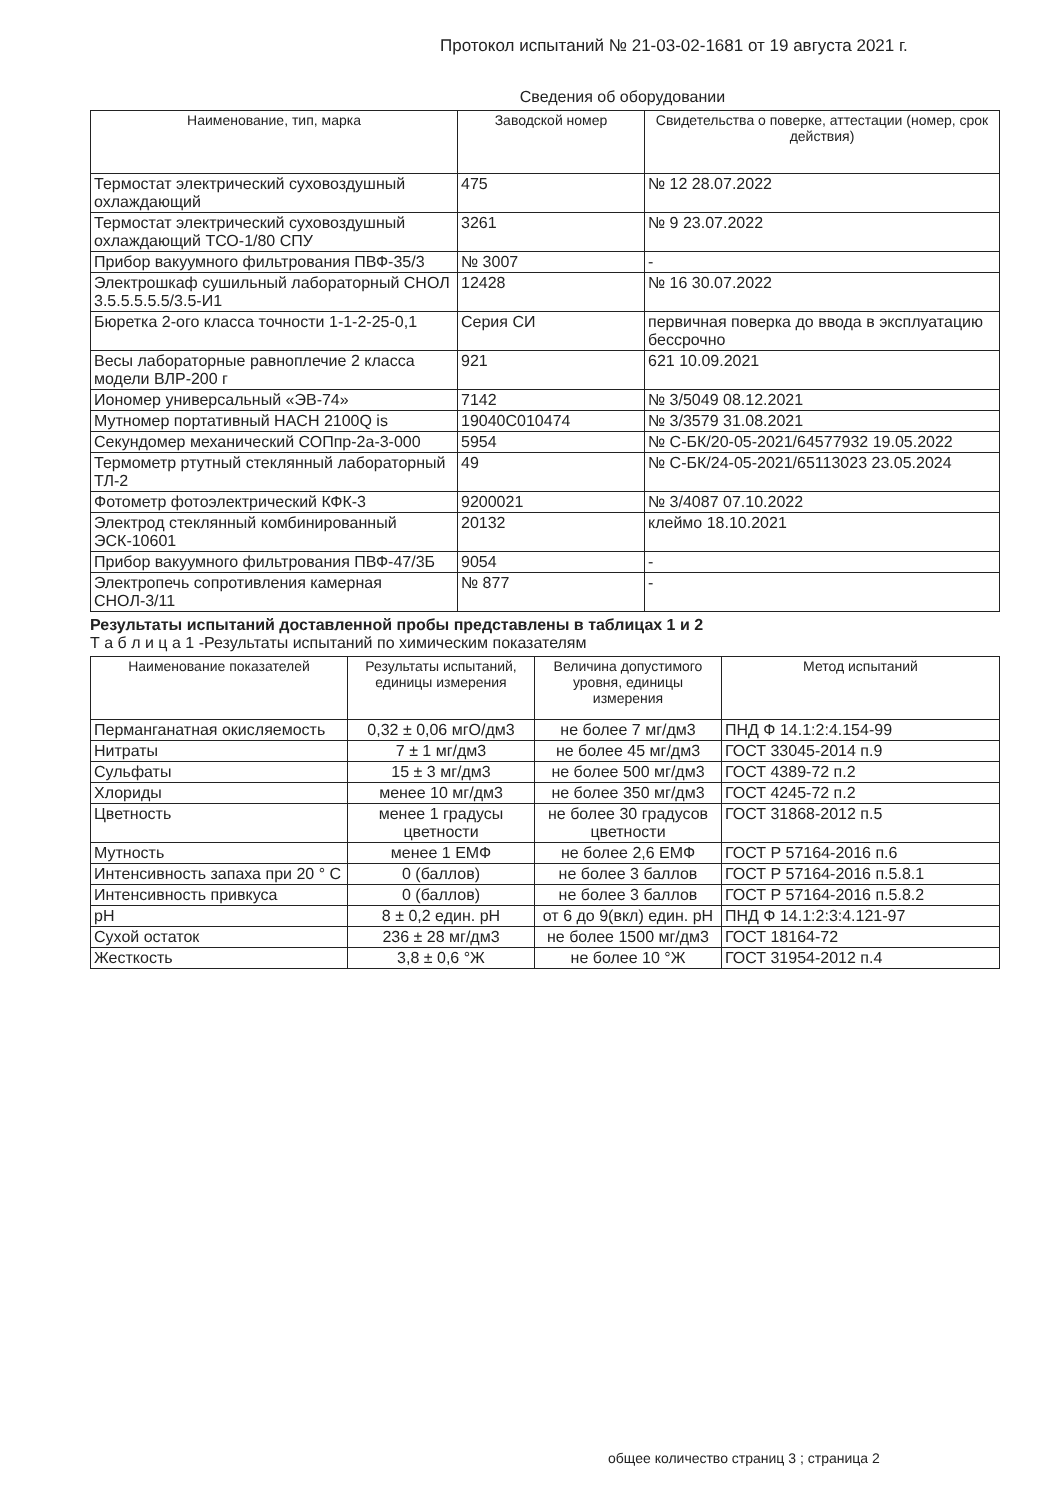Протокол испытаний № 21-03-02-1681 от 19 августа 2021 г.
Сведения об оборудовании
| Наименование, тип, марка | Заводской номер | Свидетельства о поверке, аттестации (номер, срок действия) |
| --- | --- | --- |
| Термостат электрический суховоздушный охлаждающий | 475 | № 12 28.07.2022 |
| Термостат электрический суховоздушный охлаждающий ТСО-1/80 СПУ | 3261 | № 9 23.07.2022 |
| Прибор вакуумного фильтрования ПВФ-35/3 | № 3007 | - |
| Электрошкаф сушильный лабораторный СНОЛ 3.5.5.5.5.5/3.5-И1 | 12428 | № 16 30.07.2022 |
| Бюретка 2-ого класса точности 1-1-2-25-0,1 | Серия СИ | первичная поверка до ввода в эксплуатацию бессрочно |
| Весы лабораторные равноплечие 2 класса модели ВЛР-200 г | 921 | 621 10.09.2021 |
| Иономер универсальный «ЭВ-74» | 7142 | № 3/5049 08.12.2021 |
| Мутномер портативный HACH 2100Q is | 19040C010474 | № 3/3579 31.08.2021 |
| Секундомер механический СОПпр-2а-3-000 | 5954 | № С-БК/20-05-2021/64577932 19.05.2022 |
| Термометр ртутный стеклянный лабораторный ТЛ-2 | 49 | № С-БК/24-05-2021/65113023 23.05.2024 |
| Фотометр фотоэлектрический КФК-3 | 9200021 | № 3/4087 07.10.2022 |
| Электрод стеклянный комбинированный ЭСК-10601 | 20132 | клеймо 18.10.2021 |
| Прибор вакуумного фильтрования ПВФ-47/3Б | 9054 | - |
| Электропечь сопротивления камерная СНОЛ-3/11 | № 877 | - |
Результаты испытаний доставленной пробы представлены в таблицах 1 и 2
Т а б л и ц а 1 -Результаты испытаний по химическим показателям
| Наименование показателей | Результаты испытаний, единицы измерения | Величина допустимого уровня, единицы измерения | Метод испытаний |
| --- | --- | --- | --- |
| Перманганатная окисляемость | 0,32 ± 0,06 мгО/дм3 | не более 7 мг/дм3 | ПНД Ф 14.1:2:4.154-99 |
| Нитраты | 7 ± 1 мг/дм3 | не более 45 мг/дм3 | ГОСТ 33045-2014 п.9 |
| Сульфаты | 15 ± 3 мг/дм3 | не более 500 мг/дм3 | ГОСТ 4389-72 п.2 |
| Хлориды | менее 10 мг/дм3 | не более 350 мг/дм3 | ГОСТ 4245-72 п.2 |
| Цветность | менее 1 градусы цветности | не более 30 градусов цветности | ГОСТ 31868-2012 п.5 |
| Мутность | менее 1 ЕМФ | не более 2,6 ЕМФ | ГОСТ Р 57164-2016 п.6 |
| Интенсивность запаха при 20 ° С | 0 (баллов) | не более 3 баллов | ГОСТ Р 57164-2016 п.5.8.1 |
| Интенсивность привкуса | 0 (баллов) | не более 3 баллов | ГОСТ Р 57164-2016 п.5.8.2 |
| pH | 8 ± 0,2 един. pH | от 6 до 9(вкл) един. pH | ПНД Ф 14.1:2:3:4.121-97 |
| Сухой остаток | 236 ± 28 мг/дм3 | не более 1500 мг/дм3 | ГОСТ 18164-72 |
| Жесткость | 3,8 ± 0,6 °Ж | не более 10 °Ж | ГОСТ 31954-2012 п.4 |
общее количество страниц 3 ; страница 2